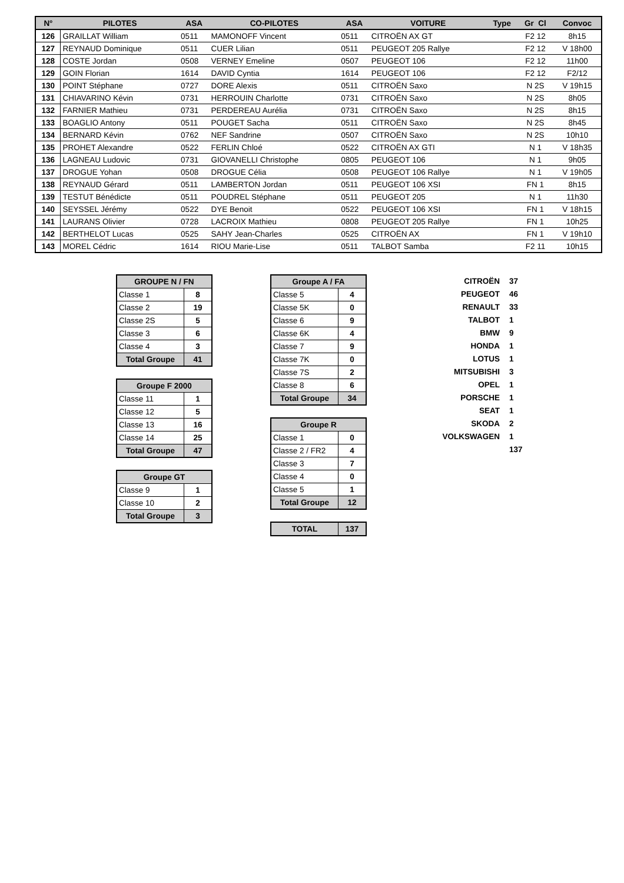| N° | PILOTES | ASA | CO-PILOTES | ASA | VOITURE | Type | Gr Cl | Convoc |
| --- | --- | --- | --- | --- | --- | --- | --- | --- |
| 126 | GRAILLAT William | 0511 | MAMONOFF Vincent | 0511 | CITROËN AX GT | | F2 12 | 8h15 |
| 127 | REYNAUD Dominique | 0511 | CUER Lilian | 0511 | PEUGEOT 205 Rallye | | F2 12 | V 18h00 |
| 128 | COSTE Jordan | 0508 | VERNEY Emeline | 0507 | PEUGEOT 106 | | F2 12 | 11h00 |
| 129 | GOIN Florian | 1614 | DAVID Cyntia | 1614 | PEUGEOT 106 | | F2 12 | F2/12 |
| 130 | POINT Stéphane | 0727 | DORE Alexis | 0511 | CITROËN Saxo | | N 2S | V 19h15 |
| 131 | CHIAVARINO Kévin | 0731 | HERROUIN Charlotte | 0731 | CITROËN Saxo | | N 2S | 8h05 |
| 132 | FARNIER Mathieu | 0731 | PERDEREAU Aurélia | 0731 | CITROËN Saxo | | N 2S | 8h15 |
| 133 | BOAGLIO Antony | 0511 | POUGET Sacha | 0511 | CITROËN Saxo | | N 2S | 8h45 |
| 134 | BERNARD Kévin | 0762 | NEF Sandrine | 0507 | CITROËN Saxo | | N 2S | 10h10 |
| 135 | PROHET Alexandre | 0522 | FERLIN Chloé | 0522 | CITROËN AX GTI | | N 1 | V 18h35 |
| 136 | LAGNEAU Ludovic | 0731 | GIOVANELLI Christophe | 0805 | PEUGEOT 106 | | N 1 | 9h05 |
| 137 | DROGUE Yohan | 0508 | DROGUE Célia | 0508 | PEUGEOT 106 Rallye | | N 1 | V 19h05 |
| 138 | REYNAUD Gérard | 0511 | LAMBERTON Jordan | 0511 | PEUGEOT 106 XSI | | FN 1 | 8h15 |
| 139 | TESTUT Bénédicte | 0511 | POUDREL Stéphane | 0511 | PEUGEOT 205 | | N 1 | 11h30 |
| 140 | SEYSSEL Jérémy | 0522 | DYE Benoit | 0522 | PEUGEOT 106 XSI | | FN 1 | V 18h15 |
| 141 | LAURANS Olivier | 0728 | LACROIX Mathieu | 0808 | PEUGEOT 205 Rallye | | FN 1 | 10h25 |
| 142 | BERTHELOT Lucas | 0525 | SAHY Jean-Charles | 0525 | CITROËN AX | | FN 1 | V 19h10 |
| 143 | MOREL Cédric | 1614 | RIOU Marie-Lise | 0511 | TALBOT Samba | | F2 11 | 10h15 |
| GROUPE N / FN | |
| --- | --- |
| Classe 1 | 8 |
| Classe 2 | 19 |
| Classe 2S | 5 |
| Classe 3 | 6 |
| Classe 4 | 3 |
| Total Groupe | 41 |
| Groupe F 2000 | |
| --- | --- |
| Classe 11 | 1 |
| Classe 12 | 5 |
| Classe 13 | 16 |
| Classe 14 | 25 |
| Total Groupe | 47 |
| Groupe GT | |
| --- | --- |
| Classe 9 | 1 |
| Classe 10 | 2 |
| Total Groupe | 3 |
| Groupe A / FA | |
| --- | --- |
| Classe 5 | 4 |
| Classe 5K | 0 |
| Classe 6 | 9 |
| Classe 6K | 4 |
| Classe 7 | 9 |
| Classe 7K | 0 |
| Classe 7S | 2 |
| Classe 8 | 6 |
| Total Groupe | 34 |
| Groupe R | |
| --- | --- |
| Classe 1 | 0 |
| Classe 2 / FR2 | 4 |
| Classe 3 | 7 |
| Classe 4 | 0 |
| Classe 5 | 1 |
| Total Groupe | 12 |
| TOTAL | 137 |
| CITROËN | 37 |
| PEUGEOT | 46 |
| RENAULT | 33 |
| TALBOT | 1 |
| BMW | 9 |
| HONDA | 1 |
| LOTUS | 1 |
| MITSUBISHI | 3 |
| OPEL | 1 |
| PORSCHE | 1 |
| SEAT | 1 |
| SKODA | 2 |
| VOLKSWAGEN | 1 |
| | 137 |